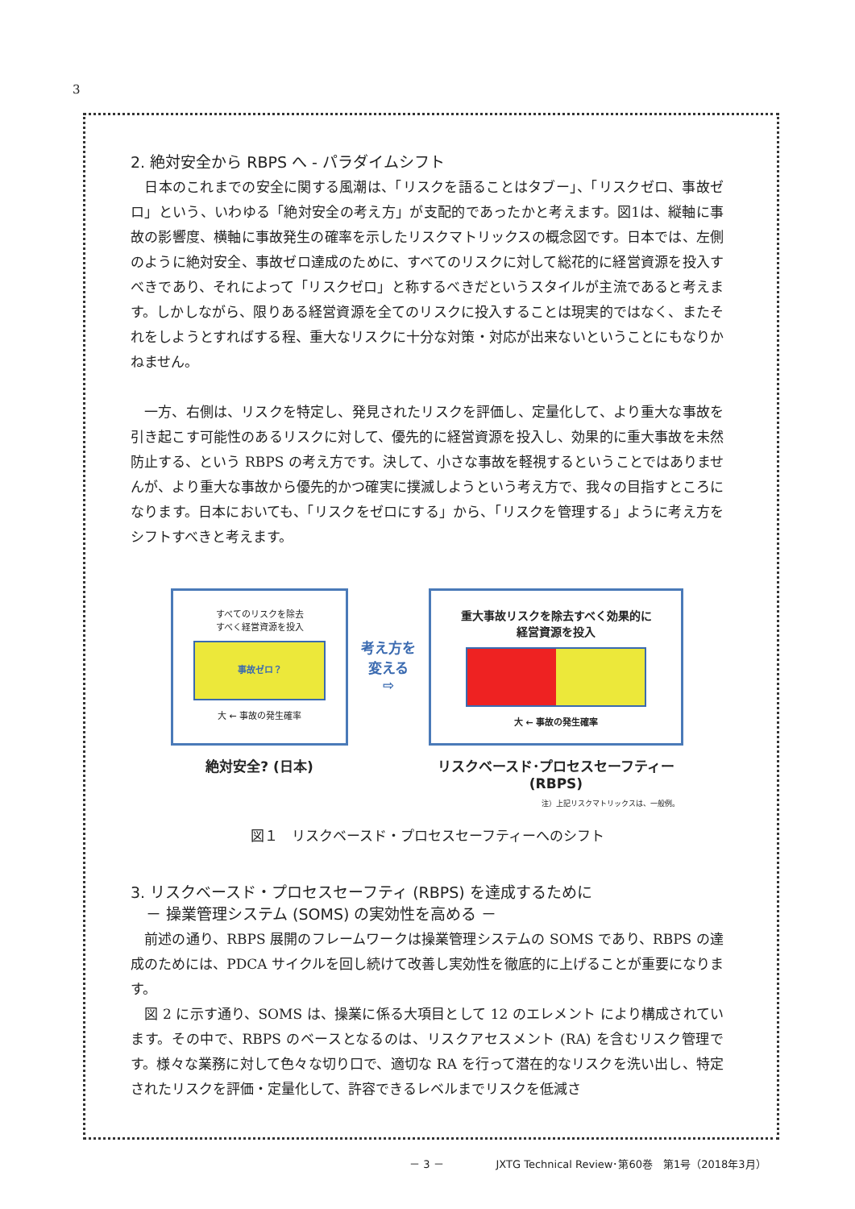3
2. 絶対安全から RBPS へ - パラダイムシフト
　日本のこれまでの安全に関する風潮は、「リスクを語ることはタブー」、「リスクゼロ、事故ゼロ」という、いわゆる「絶対安全の考え方」が支配的であったかと考えます。図1は、縦軸に事故の影響度、横軸に事故発生の確率を示したリスクマトリックスの概念図です。日本では、左側のように絶対安全、事故ゼロ達成のために、すべてのリスクに対して総花的に経営資源を投入すべきであり、それによって「リスクゼロ」と称するべきだというスタイルが主流であると考えます。しかしながら、限りある経営資源を全てのリスクに投入することは現実的ではなく、またそれをしようとすればする程、重大なリスクに十分な対策・対応が出来ないということにもなりかねません。
　一方、右側は、リスクを特定し、発見されたリスクを評価し、定量化して、より重大な事故を引き起こす可能性のあるリスクに対して、優先的に経営資源を投入し、効果的に重大事故を未然防止する、という RBPS の考え方です。決して、小さな事故を軽視するということではありませんが、より重大な事故から優先的かつ確実に撲滅しようという考え方で、我々の目指すところになります。日本においても、「リスクをゼロにする」から、「リスクを管理する」ように考え方をシフトすべきと考えます。
すべてのリスクを除去
すべく経営資源を投入
事故ゼロ？
大 ← 事故の発生確率
絶対安全? (日本)
考え方を
変える
⇨
重大事故リスクを除去すべく効果的に
経営資源を投入
大 ← 事故の発生確率
リスクベースド･プロセスセーフティー
(RBPS)
注）上記リスクマトリックスは、一般例。
図１　リスクベースド・プロセスセーフティーへのシフト
3. リスクベースド・プロセスセーフティ (RBPS) を達成するために
　－ 操業管理システム (SOMS) の実効性を高める －
　前述の通り、RBPS 展開のフレームワークは操業管理システムの SOMS であり、RBPS の達成のためには、PDCA サイクルを回し続けて改善し実効性を徹底的に上げることが重要になります。
　図 2 に示す通り、SOMS は、操業に係る大項目として 12 のエレメント により構成されています。その中で、RBPS のベースとなるのは、リスクアセスメント (RA) を含むリスク管理です。様々な業務に対して色々な切り口で、適切な RA を行って潜在的なリスクを洗い出し、特定されたリスクを評価・定量化して、許容できるレベルまでリスクを低減さ
－ 3 －　　　　　JXTG Technical Review･第60巻　第1号（2018年3月）